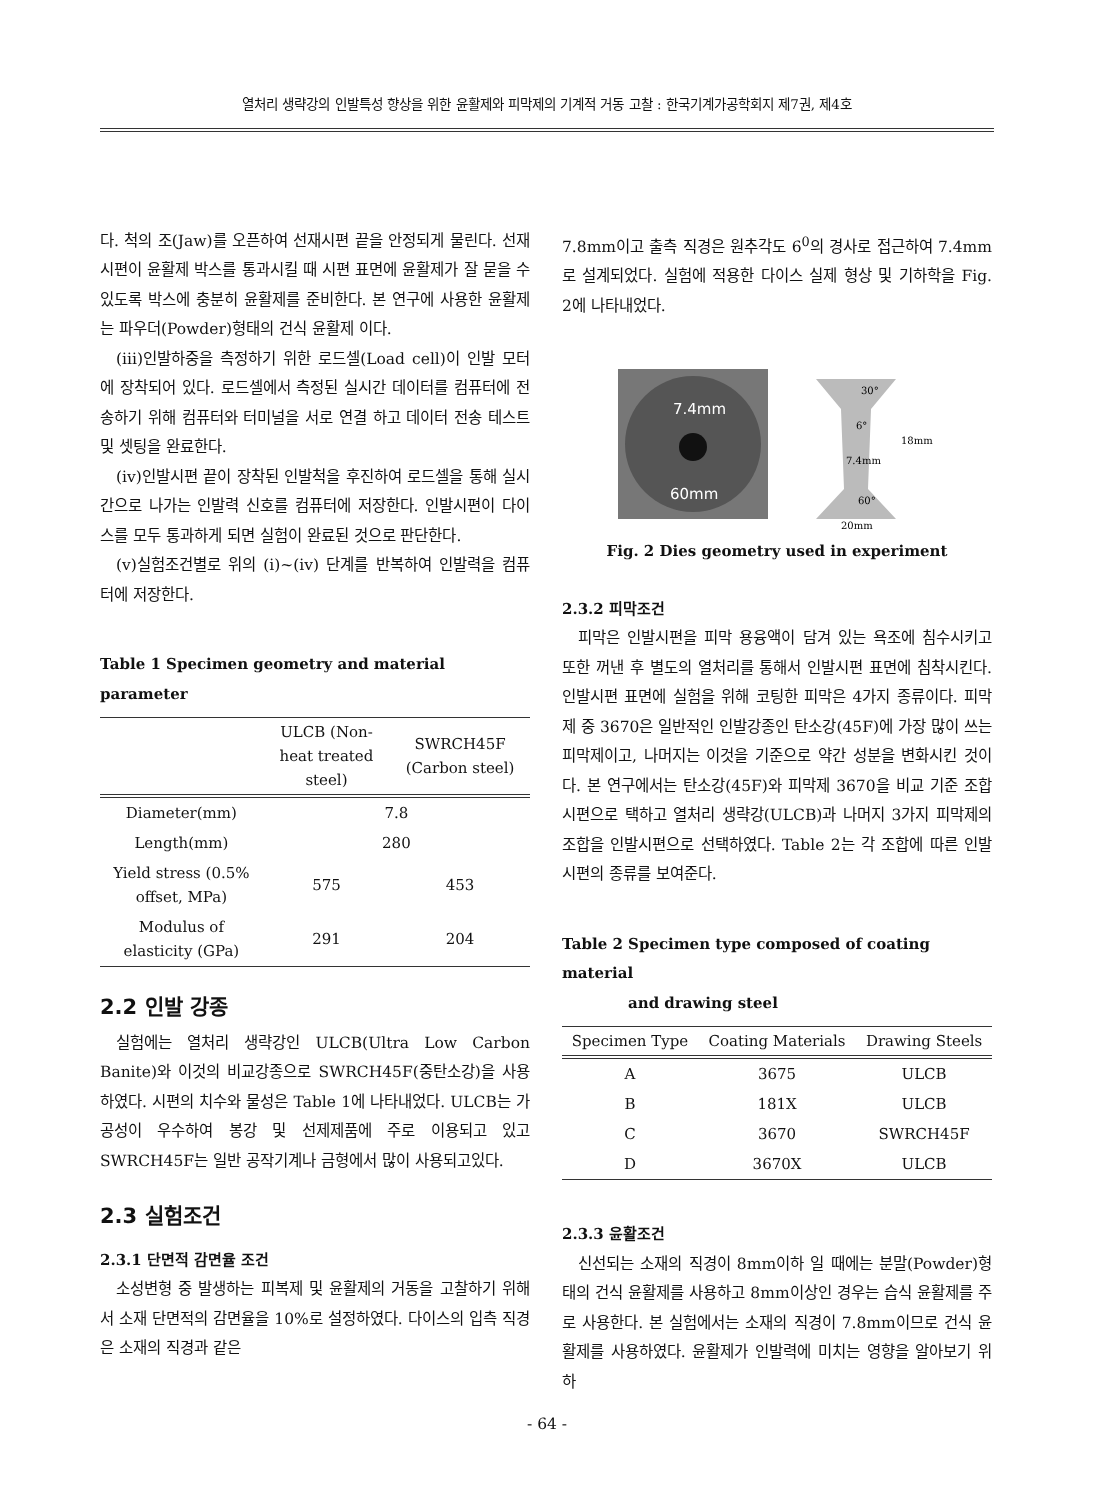열처리 생략강의 인발특성 향상을 위한 윤활제와 피막제의 기계적 거동 고찰 : 한국기계가공학회지 제7권, 제4호
다. 척의 조(Jaw)를 오픈하여 선재시편 끝을 안정되게 물린다. 선재시편이 윤활제 박스를 통과시킬 때 시편 표면에 윤활제가 잘 묻을 수 있도록 박스에 충분히 윤활제를 준비한다. 본 연구에 사용한 윤활제는 파우더(Powder)형태의 건식 윤활제 이다.
(iii)인발하중을 측정하기 위한 로드셀(Load cell)이 인발 모터에 장착되어 있다. 로드셀에서 측정된 실시간 데이터를 컴퓨터에 전송하기 위해 컴퓨터와 터미널을 서로 연결 하고 데이터 전송 테스트 및 셋팅을 완료한다.
(iv)인발시편 끝이 장착된 인발척을 후진하여 로드셀을 통해 실시간으로 나가는 인발력 신호를 컴퓨터에 저장한다. 인발시편이 다이스를 모두 통과하게 되면 실험이 완료된 것으로 판단한다.
(v)실험조건별로 위의 (i)~(iv) 단계를 반복하여 인발력을 컴퓨터에 저장한다.
Table 1 Specimen geometry and material parameter
| | ULCB (Non-heat treated steel) | SWRCH45F (Carbon steel) |
| --- | --- | --- |
| Diameter(mm) | 7.8 | |
| Length(mm) | 280 | |
| Yield stress (0.5% offset, MPa) | 575 | 453 |
| Modulus of elasticity (GPa) | 291 | 204 |
2.2 인발 강종
실험에는 열처리 생략강인 ULCB(Ultra Low Carbon Banite)와 이것의 비교강종으로 SWRCH45F(중탄소강)을 사용하였다. 시편의 치수와 물성은 Table 1에 나타내었다. ULCB는 가공성이 우수하여 봉강 및 선제제품에 주로 이용되고 있고 SWRCH45F는 일반 공작기계나 금형에서 많이 사용되고있다.
2.3 실험조건
2.3.1 단면적 감면율 조건
소성변형 중 발생하는 피복제 및 윤활제의 거동을 고찰하기 위해서 소재 단면적의 감면율을 10%로 설정하였다. 다이스의 입측 직경은 소재의 직경과 같은
7.8mm이고 출측 직경은 원추각도 6<sup>0</sup>의 경사로 접근하여 7.4mm로 설계되었다. 실험에 적용한 다이스 실제 형상 및 기하학을 Fig. 2에 나타내었다.
7.4mm
60mm
30°
6°
7.4mm
60°
18mm
20mm
Fig. 2 Dies geometry used in experiment
2.3.2 피막조건
피막은 인발시편을 피막 용융액이 담겨 있는 욕조에 침수시키고 또한 꺼낸 후 별도의 열처리를 통해서 인발시편 표면에 침착시킨다. 인발시편 표면에 실험을 위해 코팅한 피막은 4가지 종류이다. 피막제 중 3670은 일반적인 인발강종인 탄소강(45F)에 가장 많이 쓰는 피막제이고, 나머지는 이것을 기준으로 약간 성분을 변화시킨 것이다. 본 연구에서는 탄소강(45F)와 피막제 3670을 비교 기준 조합 시편으로 택하고 열처리 생략강(ULCB)과 나머지 3가지 피막제의 조합을 인발시편으로 선택하였다. Table 2는 각 조합에 따른 인발시편의 종류를 보여준다.
Table 2 Specimen type composed of coating material
and drawing steel
| Specimen Type | Coating Materials | Drawing Steels |
| --- | --- | --- |
| A | 3675 | ULCB |
| B | 181X | ULCB |
| C | 3670 | SWRCH45F |
| D | 3670X | ULCB |
2.3.3 윤활조건
신선되는 소재의 직경이 8mm이하 일 때에는 분말(Powder)형태의 건식 윤활제를 사용하고 8mm이상인 경우는 습식 윤활제를 주로 사용한다. 본 실험에서는 소재의 직경이 7.8mm이므로 건식 윤활제를 사용하였다. 윤활제가 인발력에 미치는 영향을 알아보기 위하
- 64 -